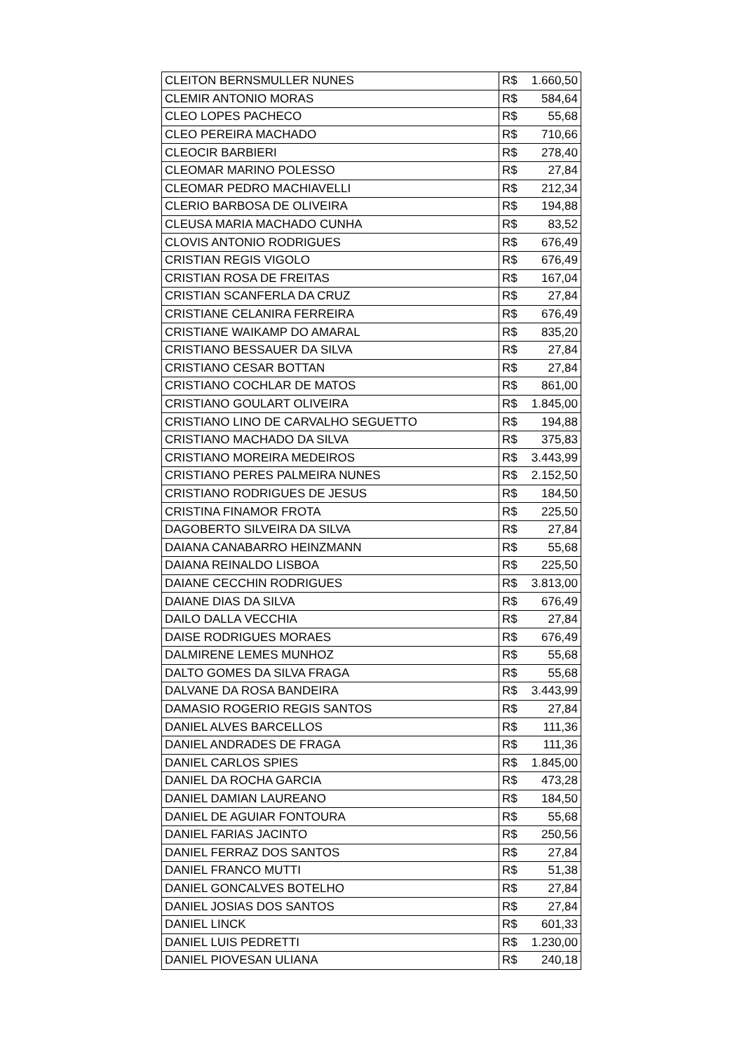| CLEITON BERNSMULLER NUNES | R$ 1.660,50 |
| CLEMIR ANTONIO MORAS | R$ 584,64 |
| CLEO LOPES PACHECO | R$ 55,68 |
| CLEO PEREIRA MACHADO | R$ 710,66 |
| CLEOCIR BARBIERI | R$ 278,40 |
| CLEOMAR MARINO POLESSO | R$ 27,84 |
| CLEOMAR PEDRO MACHIAVELLI | R$ 212,34 |
| CLERIO BARBOSA DE OLIVEIRA | R$ 194,88 |
| CLEUSA MARIA MACHADO CUNHA | R$ 83,52 |
| CLOVIS ANTONIO RODRIGUES | R$ 676,49 |
| CRISTIAN REGIS VIGOLO | R$ 676,49 |
| CRISTIAN ROSA DE FREITAS | R$ 167,04 |
| CRISTIAN SCANFERLA DA CRUZ | R$ 27,84 |
| CRISTIANE CELANIRA FERREIRA | R$ 676,49 |
| CRISTIANE WAIKAMP DO AMARAL | R$ 835,20 |
| CRISTIANO BESSAUER DA SILVA | R$ 27,84 |
| CRISTIANO CESAR BOTTAN | R$ 27,84 |
| CRISTIANO COCHLAR DE MATOS | R$ 861,00 |
| CRISTIANO GOULART OLIVEIRA | R$ 1.845,00 |
| CRISTIANO LINO DE CARVALHO SEGUETTO | R$ 194,88 |
| CRISTIANO MACHADO DA SILVA | R$ 375,83 |
| CRISTIANO MOREIRA MEDEIROS | R$ 3.443,99 |
| CRISTIANO PERES PALMEIRA NUNES | R$ 2.152,50 |
| CRISTIANO RODRIGUES DE JESUS | R$ 184,50 |
| CRISTINA FINAMOR FROTA | R$ 225,50 |
| DAGOBERTO SILVEIRA DA SILVA | R$ 27,84 |
| DAIANA CANABARRO HEINZMANN | R$ 55,68 |
| DAIANA REINALDO LISBOA | R$ 225,50 |
| DAIANE CECCHIN RODRIGUES | R$ 3.813,00 |
| DAIANE DIAS DA SILVA | R$ 676,49 |
| DAILO DALLA VECCHIA | R$ 27,84 |
| DAISE RODRIGUES MORAES | R$ 676,49 |
| DALMIRENE LEMES MUNHOZ | R$ 55,68 |
| DALTO GOMES DA SILVA FRAGA | R$ 55,68 |
| DALVANE DA ROSA BANDEIRA | R$ 3.443,99 |
| DAMASIO ROGERIO REGIS SANTOS | R$ 27,84 |
| DANIEL ALVES BARCELLOS | R$ 111,36 |
| DANIEL ANDRADES DE FRAGA | R$ 111,36 |
| DANIEL CARLOS SPIES | R$ 1.845,00 |
| DANIEL DA ROCHA GARCIA | R$ 473,28 |
| DANIEL DAMIAN LAUREANO | R$ 184,50 |
| DANIEL DE AGUIAR FONTOURA | R$ 55,68 |
| DANIEL FARIAS JACINTO | R$ 250,56 |
| DANIEL FERRAZ DOS SANTOS | R$ 27,84 |
| DANIEL FRANCO MUTTI | R$ 51,38 |
| DANIEL GONCALVES BOTELHO | R$ 27,84 |
| DANIEL JOSIAS DOS SANTOS | R$ 27,84 |
| DANIEL LINCK | R$ 601,33 |
| DANIEL LUIS PEDRETTI | R$ 1.230,00 |
| DANIEL PIOVESAN ULIANA | R$ 240,18 |